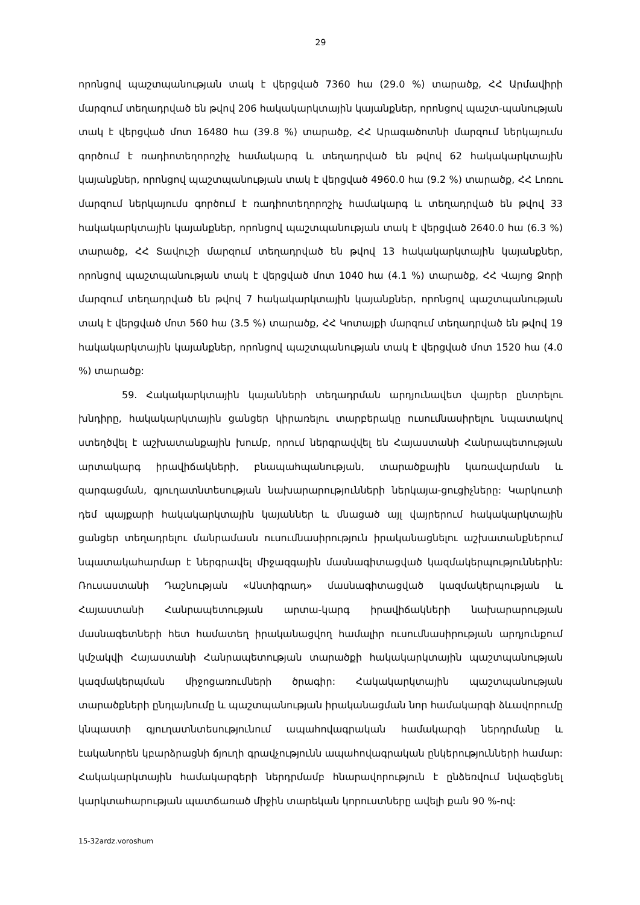29
որոնցով պաշտպանության տակ է վերցված 7360 հա (29.0 %) տարածք, ՀՀ Արմավիրի մարզում տեղադրված են թվով 206 հակակարկտային կայանքներ, որոնցով պաշտ-պանության տակ է վերցված մոտ 16480 հա (39.8 %) տարածք, ՀՀ Արագածոտնի մարզում ներկայումս գործում է ռադիոտեղորոշիչ համակարգ և տեղադրված են թվով 62 հակակարկտային կայանքներ, որոնցով պաշտպանության տակ է վերցված 4960.0 հա (9.2 %) տարածք, ՀՀ Լոռու մարզում ներկայումս գործում է ռադիոտեղորոշիչ համակարգ և տեղադրված են թվով 33 հակակարկտային կայանքներ, որոնցով պաշտպանության տակ է վերցված 2640.0 հա (6.3 %) տարածք, ՀՀ Տավուշի մարզում տեղադրված են թվով 13 հակակարկտային կայանքներ, որոնցով պաշտպանության տակ է վերցված մոտ 1040 հա (4.1 %) տարածք, ՀՀ Վայոց Ձորի մարզում տեղադրված են թվով 7 հակակարկտային կայանքներ, որոնցով պաշտպանության տակ է վերցված մոտ 560 հա (3.5 %) տարածք, ՀՀ Կոտայքի մարզում տեղադրված են թվով 19 հակակարկտային կայանքներ, որոնցով պաշտպանության տակ է վերցված մոտ 1520 հա (4.0 %) տարածք:
59. Հակակարկտային կայանների տեղադրման արդյունավետ վայրեր ընտրելու խնդիրը, հակակարկտային ցանցեր կիրառելու տարբերակը ուսումնասիրելու նպատակով ստեղծվել է աշխատանքային խումբ, որում ներգրավվել են Հայաստանի Հանրապետության արտակարգ իրավիճակների, բնապահպանության, տարածքային կառավարման և զարգացման, գյուղատնտեսության նախարարությունների ներկայա-ցուցիչները: Կարկուտի դեմ պայքարի հակակարկտային կայաններ և մնացած այլ վայրերում հակակարկտային ցանցեր տեղադրելու մանրամասն ուսումնասիրություն իրականացնելու աշխատանքներում նպատակահարմար է ներգրավել միջազգային մասնագիտացված կազմակերպություններին: Ռուսաստանի Դաշնության «Անտիգրադ» մասնագիտացված կազմակերպության և Հայաստանի Հանրապետության արտա-կարգ իրավիճակների նախարարության մասնագետների հետ համատեղ իրականացվող համալիր ուսումնասիրության արդյունքում կմշակվի Հայաստանի Հանրապետության տարածքի հակակարկտային պաշտպանության կազմակերպման միջոցառումների ծրագիր: Հակակարկտային պաշտպանության տարածքների ընդլայնումը և պաշտպանության իրականացման նոր համակարգի ձևավորումը կնպաստի գյուղատնտեսությունում ապահովագրական համակարգի ներդրմանը և էականորեն կբարձրացնի ճյուղի գրավչությունն ապահովագրական ընկերությունների համար: Հակակարկտային համակարգերի ներդրմամբ հնարավորություն է ընձեռվում նվազեցնել կարկտահարության պատճառած միջին տարեկան կորուստները ավելի քան 90 %-ով:
15-32ardz.voroshum